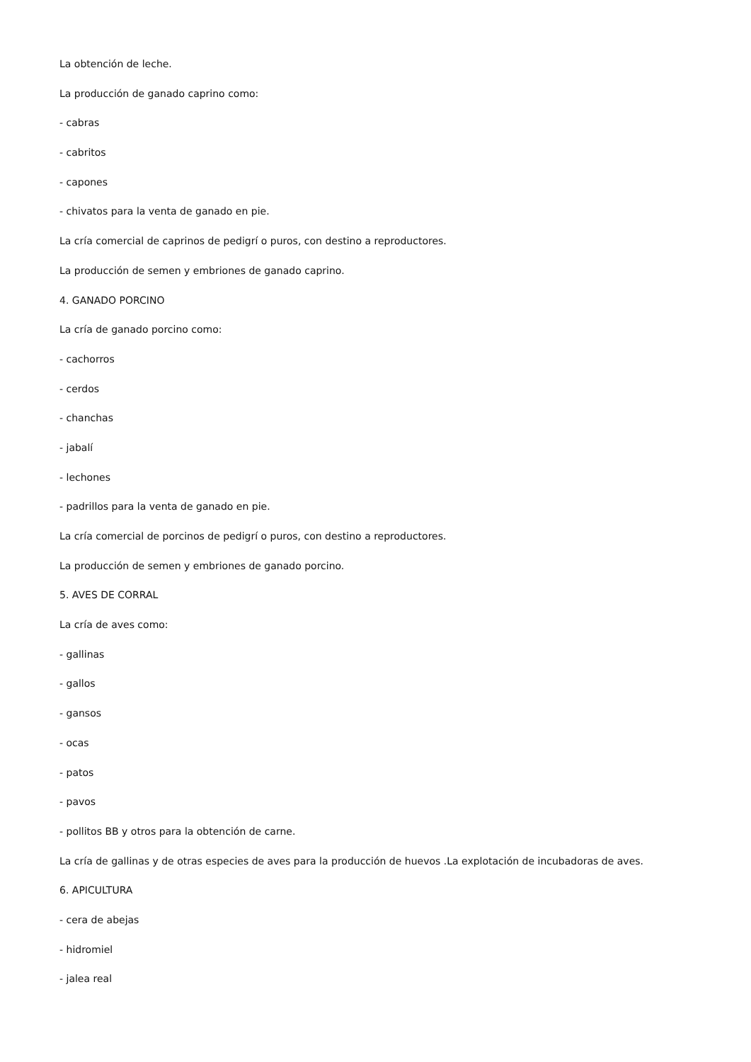La obtención de leche.
La producción de ganado caprino como:
- cabras
- cabritos
- capones
- chivatos para la venta de ganado en pie.
La cría comercial de caprinos de pedigrí o puros, con destino a reproductores.
La producción de semen y embriones de ganado caprino.
4. GANADO PORCINO
La cría de ganado porcino como:
- cachorros
- cerdos
- chanchas
- jabalí
- lechones
- padrillos para la venta de ganado en pie.
La cría comercial de porcinos de pedigrí o puros, con destino a reproductores.
La producción de semen y embriones de ganado porcino.
5. AVES DE CORRAL
La cría de aves como:
- gallinas
- gallos
- gansos
- ocas
- patos
- pavos
- pollitos BB y otros para la obtención de carne.
La cría de gallinas y de otras especies de aves para la producción de huevos .La explotación de incubadoras de aves.
6. APICULTURA
- cera de abejas
- hidromiel
- jalea real